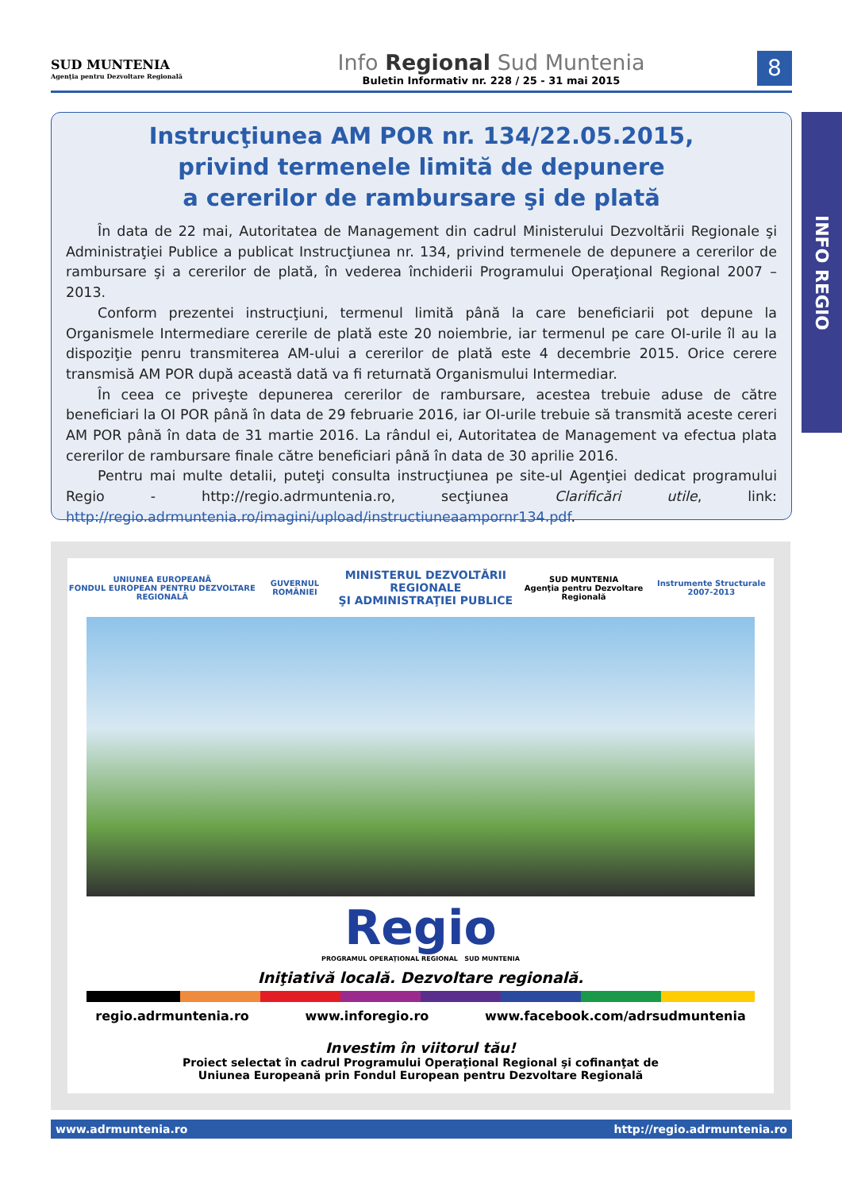SUD MUNTENIA
Agenţia pentru Dezvoltare Regională
Info Regional Sud Muntenia
Buletin Informativ nr. 228 / 25 - 31 mai 2015
8
INFO REGIO
Instrucţiunea AM POR nr. 134/22.05.2015,
privind termenele limită de depunere
a cererilor de rambursare şi de plată
În data de 22 mai, Autoritatea de Management din cadrul Ministerului Dezvoltării Regionale şi Administraţiei Publice a publicat Instrucţiunea nr. 134, privind termenele de depunere a cererilor de rambursare şi a cererilor de plată, în vederea închiderii Programului Operaţional Regional 2007 – 2013.
Conform prezentei instrucţiuni, termenul limită până la care beneficiarii pot depune la Organismele Intermediare cererile de plată este 20 noiembrie, iar termenul pe care OI-urile îl au la dispoziţie penru transmiterea AM-ului a cererilor de plată este 4 decembrie 2015. Orice cerere transmisă AM POR după această dată va fi returnată Organismului Intermediar.
În ceea ce priveşte depunerea cererilor de rambursare, acestea trebuie aduse de către beneficiari la OI POR până în data de 29 februarie 2016, iar OI-urile trebuie să transmită aceste cereri AM POR până în data de 31 martie 2016. La rândul ei, Autoritatea de Management va efectua plata cererilor de rambursare finale către beneficiari până în data de 30 aprilie 2016.
Pentru mai multe detalii, puteţi consulta instrucţiunea pe site-ul Agenţiei dedicat programului Regio - http://regio.adrmuntenia.ro, secţiunea Clarificări utile, link: http://regio.adrmuntenia.ro/imagini/upload/instructiuneaampornr134.pdf.
UNIUNEA EUROPEANĂ
FONDUL EUROPEAN PENTRU DEZVOLTARE REGIONALĂ GUVERNUL ROMÂNIEI MINISTERUL DEZVOLTĂRII REGIONALE
ŞI ADMINISTRAŢIEI PUBLICE SUD MUNTENIA
Agenţia pentru Dezvoltare Regională Instrumente Structurale 2007-2013
Regio
PROGRAMUL OPERAŢIONAL REGIONAL SUD MUNTENIA
Iniţiativă locală. Dezvoltare regională.
regio.adrmuntenia.ro www.inforegio.ro www.facebook.com/adrsudmuntenia
Investim în viitorul tău!
Proiect selectat în cadrul Programului Operaţional Regional şi cofinanţat de
Uniunea Europeană prin Fondul European pentru Dezvoltare Regională
www.adrmuntenia.ro http://regio.adrmuntenia.ro